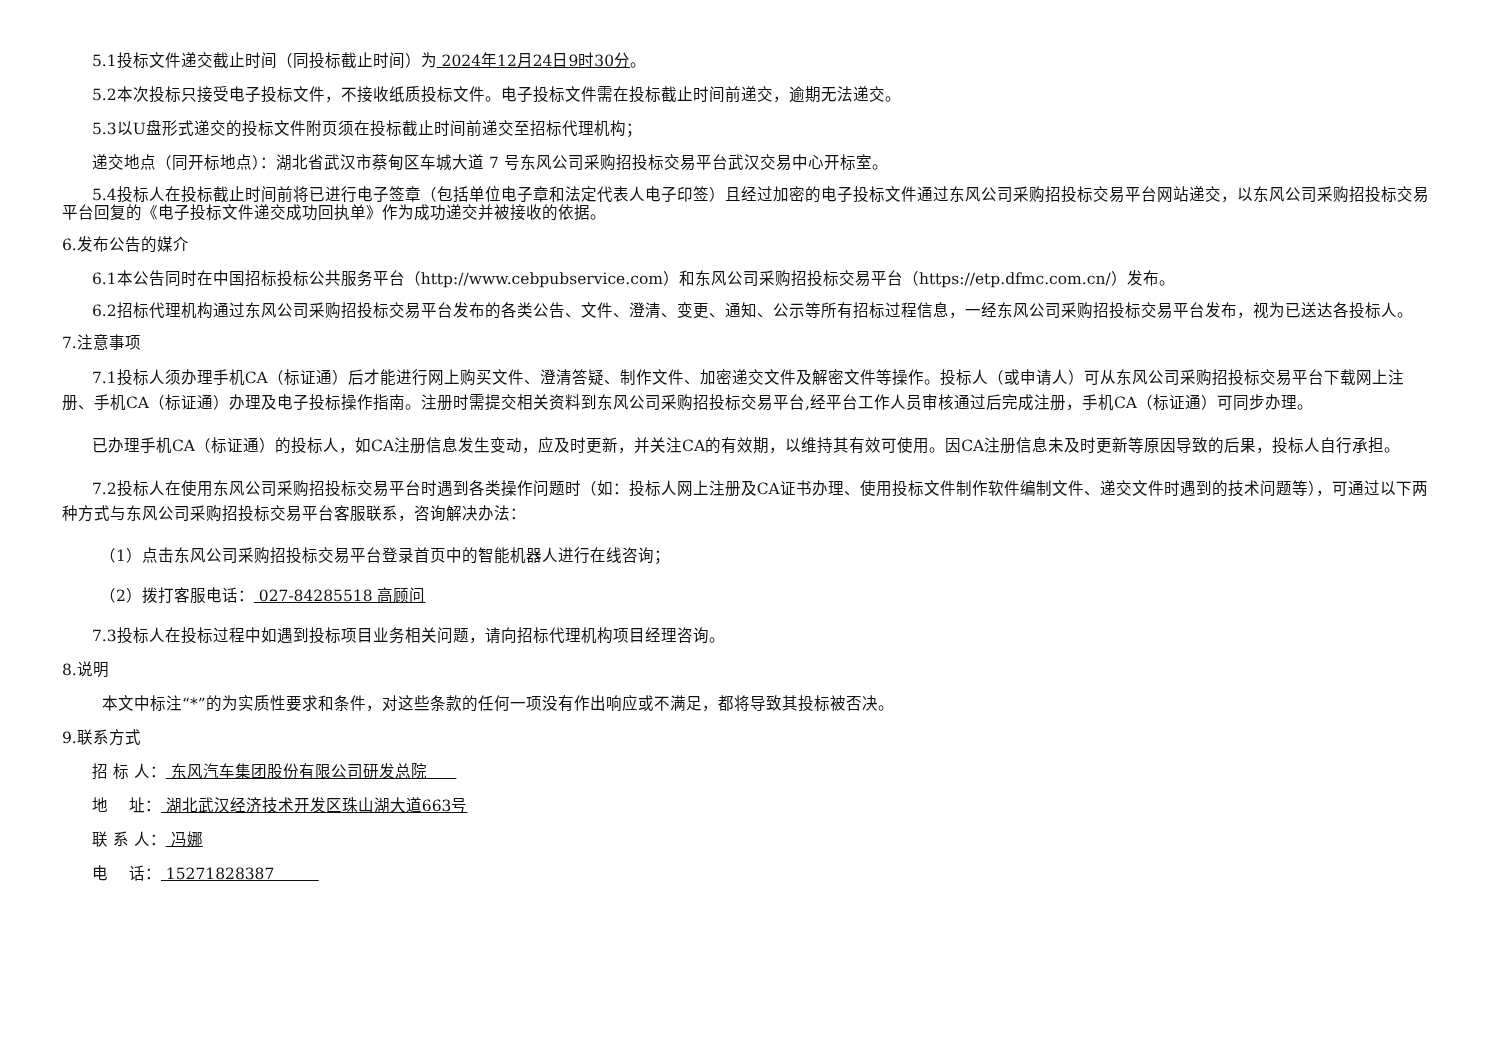5.1投标文件递交截止时间（同投标截止时间）为 2024年12月24日9时30分。
5.2本次投标只接受电子投标文件，不接收纸质投标文件。电子投标文件需在投标截止时间前递交，逾期无法递交。
5.3以U盘形式递交的投标文件附页须在投标截止时间前递交至招标代理机构；
递交地点（同开标地点）：湖北省武汉市蔡甸区车城大道 7 号东风公司采购招投标交易平台武汉交易中心开标室。
5.4投标人在投标截止时间前将已进行电子签章（包括单位电子章和法定代表人电子印签）且经过加密的电子投标文件通过东风公司采购招投标交易平台网站递交，以东风公司采购招投标交易平台回复的《电子投标文件递交成功回执单》作为成功递交并被接收的依据。
6.发布公告的媒介
6.1本公告同时在中国招标投标公共服务平台（http://www.cebpubservice.com）和东风公司采购招投标交易平台（https://etp.dfmc.com.cn/）发布。
6.2招标代理机构通过东风公司采购招投标交易平台发布的各类公告、文件、澄清、变更、通知、公示等所有招标过程信息，一经东风公司采购招投标交易平台发布，视为已送达各投标人。
7.注意事项
7.1投标人须办理手机CA（标证通）后才能进行网上购买文件、澄清答疑、制作文件、加密递交文件及解密文件等操作。投标人（或申请人）可从东风公司采购招投标交易平台下载网上注册、手机CA（标证通）办理及电子投标操作指南。注册时需提交相关资料到东风公司采购招投标交易平台,经平台工作人员审核通过后完成注册，手机CA（标证通）可同步办理。
已办理手机CA（标证通）的投标人，如CA注册信息发生变动，应及时更新，并关注CA的有效期，以维持其有效可使用。因CA注册信息未及时更新等原因导致的后果，投标人自行承担。
7.2投标人在使用东风公司采购招投标交易平台时遇到各类操作问题时（如：投标人网上注册及CA证书办理、使用投标文件制作软件编制文件、递交文件时遇到的技术问题等），可通过以下两种方式与东风公司采购招投标交易平台客服联系，咨询解决办法：
（1）点击东风公司采购招投标交易平台登录首页中的智能机器人进行在线咨询；
（2）拨打客服电话： 027-84285518 高顾问
7.3投标人在投标过程中如遇到投标项目业务相关问题，请向招标代理机构项目经理咨询。
8.说明
本文中标注“*”的为实质性要求和条件，对这些条款的任何一项没有作出响应或不满足，都将导致其投标被否决。
9.联系方式
招 标 人： 东风汽车集团股份有限公司研发总院
地　 址： 湖北武汉经济技术开发区珠山湖大道663号
联 系 人： 冯娜
电　 话： 15271828387